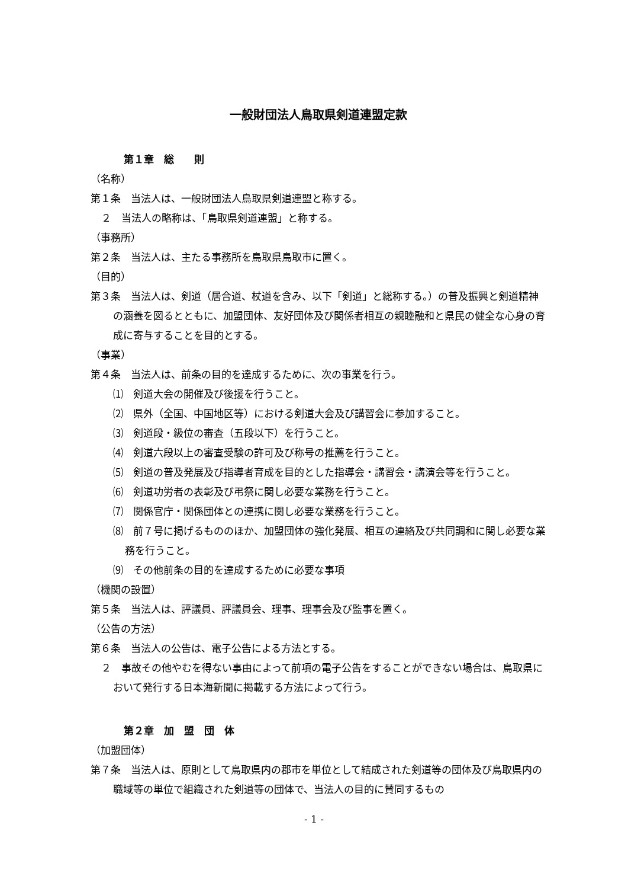一般財団法人鳥取県剣道連盟定款
第１章　総　　則
（名称）
第１条　当法人は、一般財団法人鳥取県剣道連盟と称する。
２　当法人の略称は、「鳥取県剣道連盟」と称する。
（事務所）
第２条　当法人は、主たる事務所を鳥取県鳥取市に置く。
（目的）
第３条　当法人は、剣道（居合道、杖道を含み、以下「剣道」と総称する。）の普及振興と剣道精神の涵養を図るとともに、加盟団体、友好団体及び関係者相互の親睦融和と県民の健全な心身の育成に寄与することを目的とする。
（事業）
第４条　当法人は、前条の目的を達成するために、次の事業を行う。
⑴　剣道大会の開催及び後援を行うこと。
⑵　県外（全国、中国地区等）における剣道大会及び講習会に参加すること。
⑶　剣道段・級位の審査（五段以下）を行うこと。
⑷　剣道六段以上の審査受験の許可及び称号の推薦を行うこと。
⑸　剣道の普及発展及び指導者育成を目的とした指導会・講習会・講演会等を行うこと。
⑹　剣道功労者の表彰及び弔祭に関し必要な業務を行うこと。
⑺　関係官庁・関係団体との連携に関し必要な業務を行うこと。
⑻　前７号に掲げるもののほか、加盟団体の強化発展、相互の連絡及び共同調和に関し必要な業務を行うこと。
⑼　その他前条の目的を達成するために必要な事項
（機関の設置）
第５条　当法人は、評議員、評議員会、理事、理事会及び監事を置く。
（公告の方法）
第６条　当法人の公告は、電子公告による方法とする。
２　事故その他やむを得ない事由によって前項の電子公告をすることができない場合は、鳥取県において発行する日本海新聞に掲載する方法によって行う。
第２章　加　盟　団　体
（加盟団体）
第７条　当法人は、原則として鳥取県内の郡市を単位として結成された剣道等の団体及び鳥取県内の職域等の単位で組織された剣道等の団体で、当法人の目的に賛同するもの
- 1 -